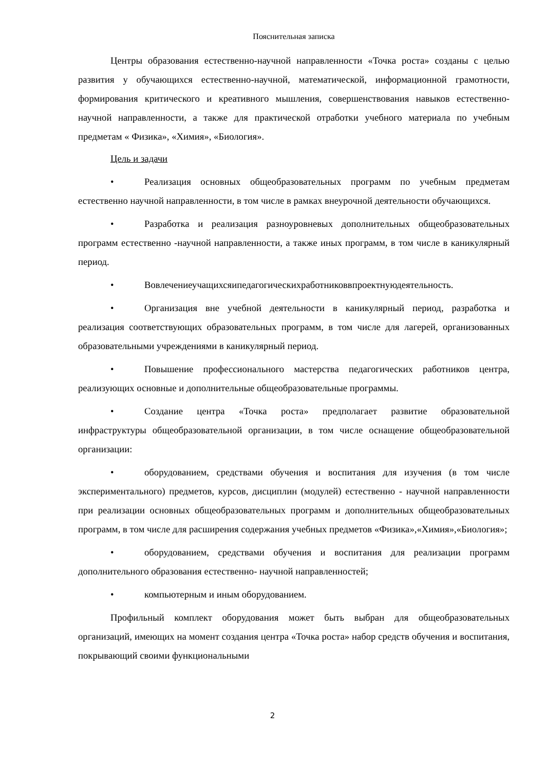Пояснительная записка
Центры образования естественно-научной направленности «Точка роста» созданы с целью развития у обучающихся естественно-научной, математической, информационной грамотности, формирования критического и креативного мышления, совершенствования навыков естественно-научной направленности, а также для практической отработки учебного материала по учебным предметам « Физика», «Химия», «Биология».
Цель и задачи
• Реализация основных общеобразовательных программ по учебным предметам естественно научной направленности, в том числе в рамках внеурочной деятельности обучающихся.
• Разработка и реализация разноуровневых дополнительных общеобразовательных программ естественно -научной направленности, а также иных программ, в том числе в каникулярный период.
• Вовлечениеучащихсяипедагогическихработниковвпроектнуюдеятельность.
• Организация вне учебной деятельности в каникулярный период, разработка и реализация соответствующих образовательных программ, в том числе для лагерей, организованных образовательными учреждениями в каникулярный период.
• Повышение профессионального мастерства педагогических работников центра, реализующих основные и дополнительные общеобразовательные программы.
• Создание центра «Точка роста» предполагает развитие образовательной инфраструктуры общеобразовательной организации, в том числе оснащение общеобразовательной организации:
• оборудованием, средствами обучения и воспитания для изучения (в том числе экспериментального) предметов, курсов, дисциплин (модулей) естественно - научной направленности при реализации основных общеобразовательных программ и дополнительных общеобразовательных программ, в том числе для расширения содержания учебных предметов «Физика»,«Химия»,«Биология»;
• оборудованием, средствами обучения и воспитания для реализации программ дополнительного образования естественно- научной направленностей;
• компьютерным и иным оборудованием.
Профильный комплект оборудования может быть выбран для общеобразовательных организаций, имеющих на момент создания центра «Точка роста» набор средств обучения и воспитания, покрывающий своими функциональными
2